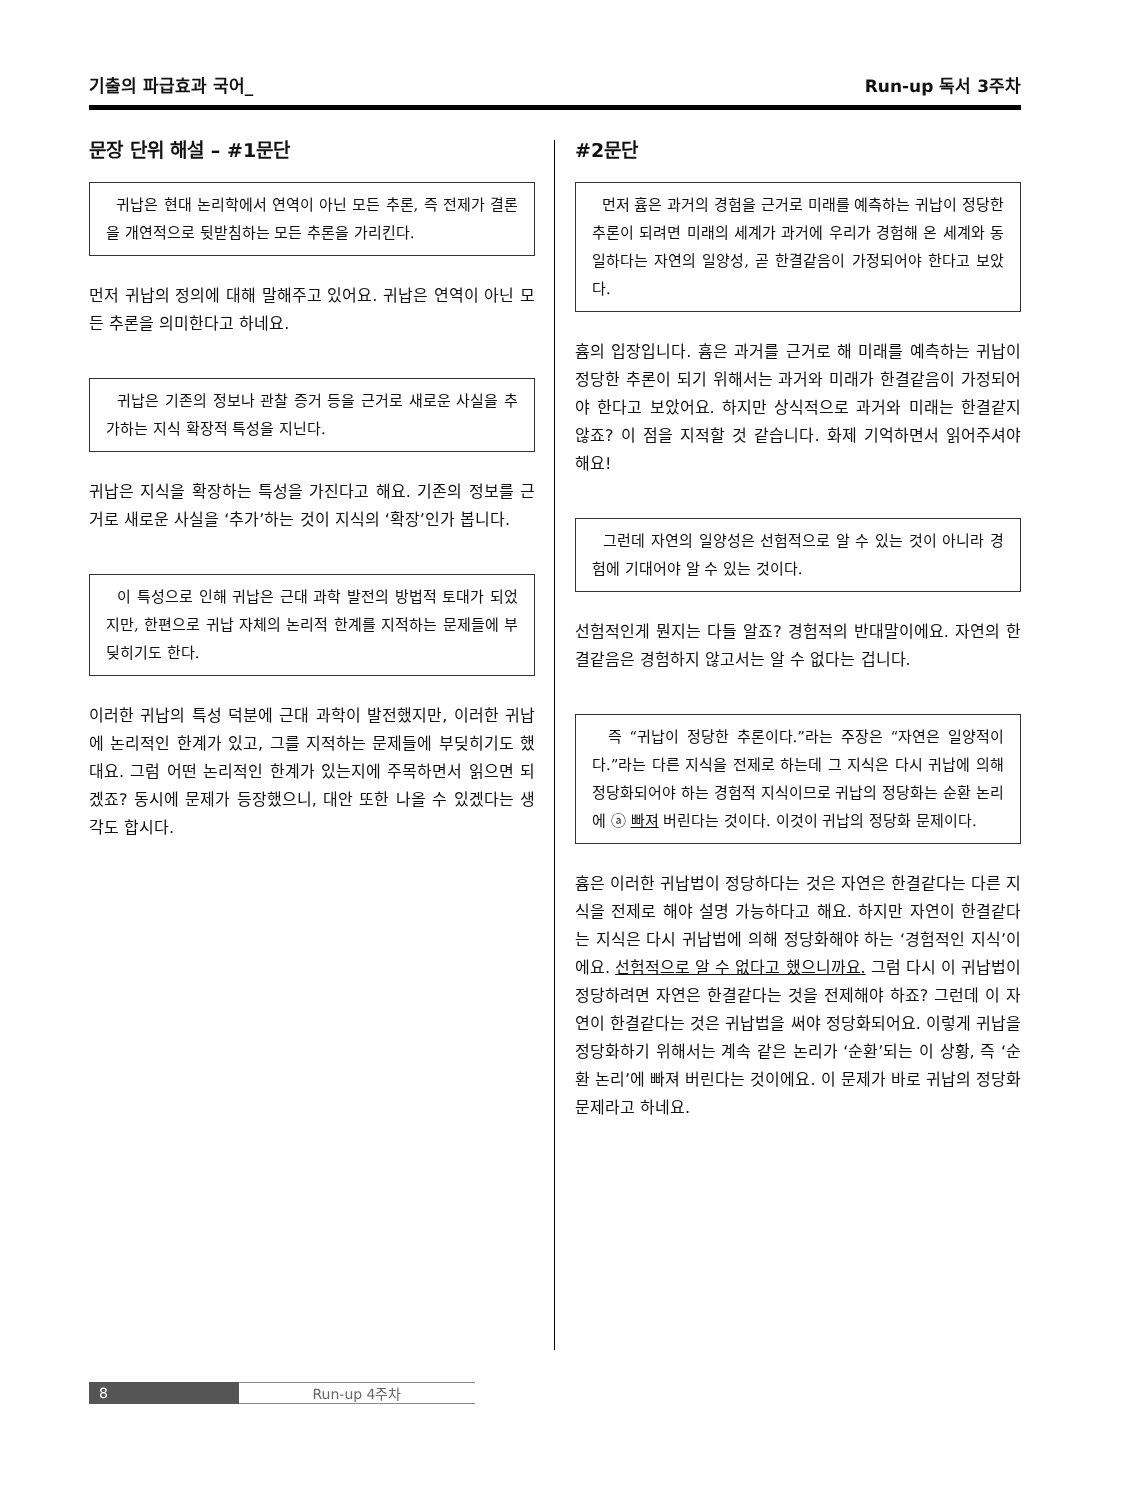기출의 파급효과 국어_ Run-up 독서 3주차
문장 단위 해설 – #1문단
귀납은 현대 논리학에서 연역이 아닌 모든 추론, 즉 전제가 결론을 개연적으로 뒷받침하는 모든 추론을 가리킨다.
먼저 귀납의 정의에 대해 말해주고 있어요. 귀납은 연역이 아닌 모든 추론을 의미한다고 하네요.
귀납은 기존의 정보나 관찰 증거 등을 근거로 새로운 사실을 추가하는 지식 확장적 특성을 지닌다.
귀납은 지식을 확장하는 특성을 가진다고 해요. 기존의 정보를 근거로 새로운 사실을 ‘추가’하는 것이 지식의 ‘확장’인가 봅니다.
이 특성으로 인해 귀납은 근대 과학 발전의 방법적 토대가 되었지만, 한편으로 귀납 자체의 논리적 한계를 지적하는 문제들에 부딪히기도 한다.
이러한 귀납의 특성 덕분에 근대 과학이 발전했지만, 이러한 귀납에 논리적인 한계가 있고, 그를 지적하는 문제들에 부딪히기도 했대요. 그럼 어떤 논리적인 한계가 있는지에 주목하면서 읽으면 되겠죠? 동시에 문제가 등장했으니, 대안 또한 나올 수 있겠다는 생각도 합시다.
#2문단
먼저 흄은 과거의 경험을 근거로 미래를 예측하는 귀납이 정당한 추론이 되려면 미래의 세계가 과거에 우리가 경험해 온 세계와 동일하다는 자연의 일양성, 곧 한결같음이 가정되어야 한다고 보았다.
흄의 입장입니다. 흄은 과거를 근거로 해 미래를 예측하는 귀납이 정당한 추론이 되기 위해서는 과거와 미래가 한결같음이 가정되어야 한다고 보았어요. 하지만 상식적으로 과거와 미래는 한결같지 않죠? 이 점을 지적할 것 같습니다. 화제 기억하면서 읽어주셔야 해요!
그런데 자연의 일양성은 선험적으로 알 수 있는 것이 아니라 경험에 기대어야 알 수 있는 것이다.
선험적인게 뭔지는 다들 알죠? 경험적의 반대말이에요. 자연의 한결같음은 경험하지 않고서는 알 수 없다는 겁니다.
즉 “귀납이 정당한 추론이다.”라는 주장은 “자연은 일양적이다.”라는 다른 지식을 전제로 하는데 그 지식은 다시 귀납에 의해 정당화되어야 하는 경험적 지식이므로 귀납의 정당화는 순환 논리에 ⓐ 빠져 버린다는 것이다. 이것이 귀납의 정당화 문제이다.
흄은 이러한 귀납법이 정당하다는 것은 자연은 한결같다는 다른 지식을 전제로 해야 설명 가능하다고 해요. 하지만 자연이 한결같다는 지식은 다시 귀납법에 의해 정당화해야 하는 ‘경험적인 지식’이에요. 선험적으로 알 수 없다고 했으니까요. 그럼 다시 이 귀납법이 정당하려면 자연은 한결같다는 것을 전제해야 하죠? 그런데 이 자연이 한결같다는 것은 귀납법을 써야 정당화되어요. 이렇게 귀납을 정당화하기 위해서는 계속 같은 논리가 ‘순환’되는 이 상황, 즉 ‘순환 논리’에 빠져 버린다는 것이에요. 이 문제가 바로 귀납의 정당화 문제라고 하네요.
8 Run-up 4주차